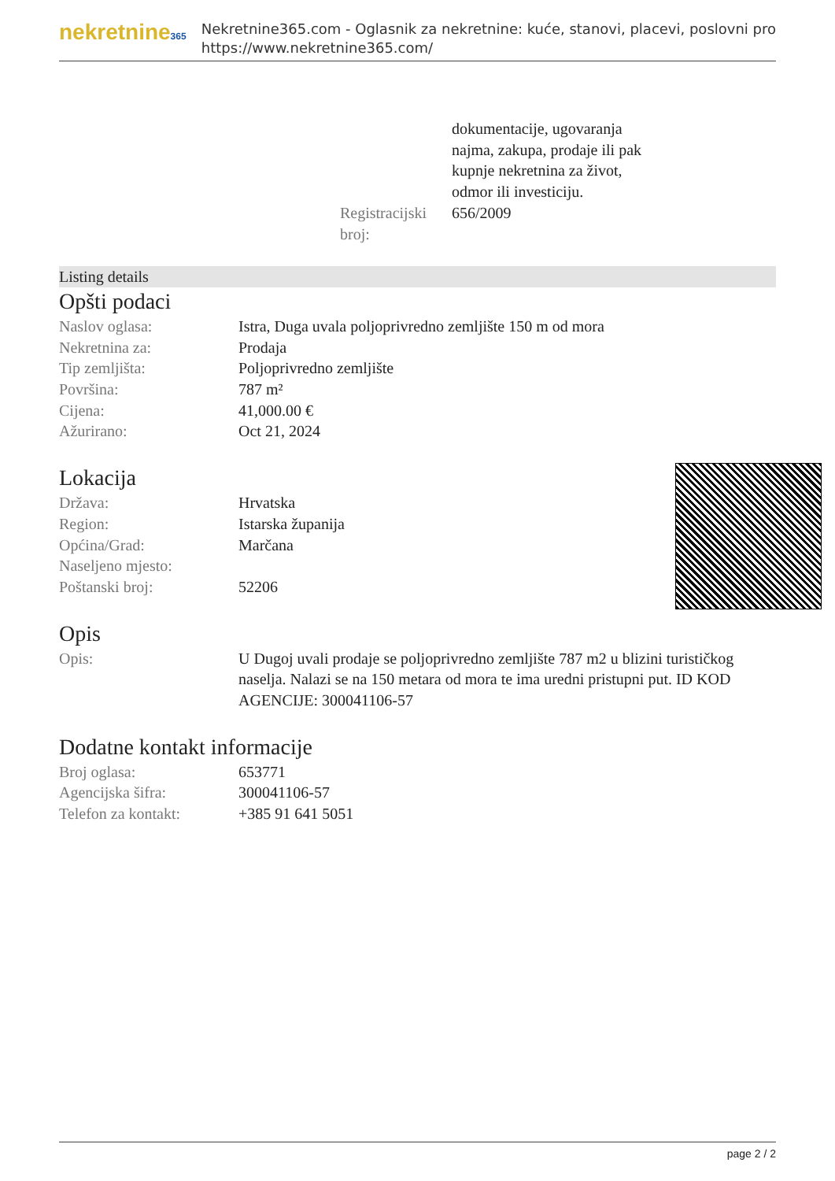nekretnine365
Nekretnine365.com - Oglasnik za nekretnine: kuće, stanovi, placevi, poslovni pro
https://www.nekretnine365.com/
| | dokumentacije, ugovaranja najma, zakupa, prodaje ili pak kupnje nekretnina za život, odmor ili investiciju. |
| Registracijski broj: | 656/2009 |
Listing details
Opšti podaci
| Naslov oglasa: | Istra, Duga uvala poljoprivredno zemljište 150 m od mora |
| Nekretnina za: | Prodaja |
| Tip zemljišta: | Poljoprivredno zemljište |
| Površina: | 787 m² |
| Cijena: | 41,000.00 € |
| Ažurirano: | Oct 21, 2024 |
Lokacija
| Država: | Hrvatska |
| Region: | Istarska županija |
| Općina/Grad: | Marčana |
| Naseljeno mjesto: | |
| Poštanski broj: | 52206 |
Opis
| Opis: | U Dugoj uvali prodaje se poljoprivredno zemljište 787 m2 u blizini turističkog naselja. Nalazi se na 150 metara od mora te ima uredni pristupni put. ID KOD AGENCIJE: 300041106-57 |
Dodatne kontakt informacije
| Broj oglasa: | 653771 |
| Agencijska šifra: | 300041106-57 |
| Telefon za kontakt: | +385 91 641 5051 |
page 2 / 2